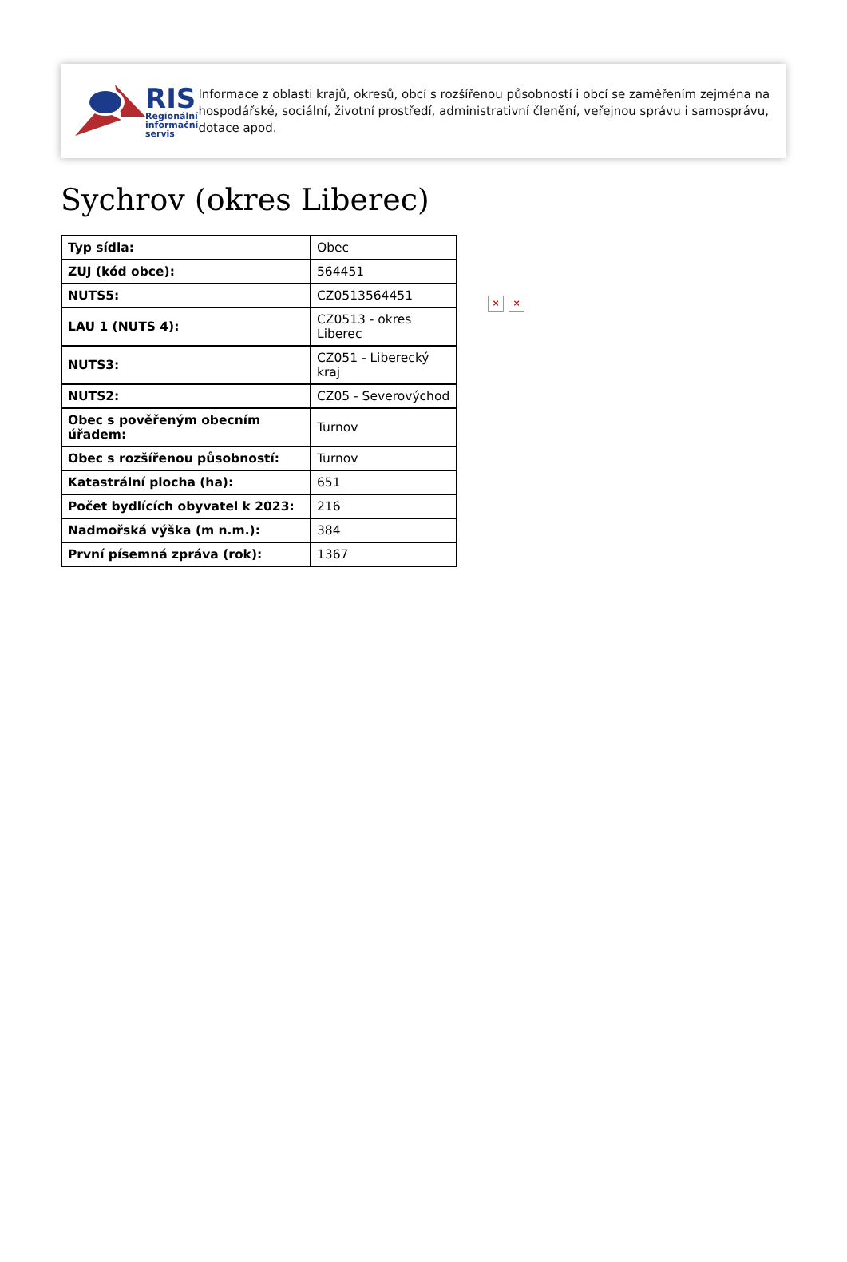RIS
Regionální
informační
servis
Informace z oblasti krajů, okresů, obcí s rozšířenou působností i obcí se zaměřením zejména na hospodářské, sociální, životní prostředí, administrativní členění, veřejnou správu i samosprávu, dotace apod.
Sychrov (okres Liberec)
| Typ sídla: | Obec |
| ZUJ (kód obce): | 564451 |
| NUTS5: | CZ0513564451 |
| LAU 1 (NUTS 4): | CZ0513 - okres Liberec |
| NUTS3: | CZ051 - Liberecký kraj |
| NUTS2: | CZ05 - Severovýchod |
| Obec s pověřeným obecním úřadem: | Turnov |
| Obec s rozšířenou působností: | Turnov |
| Katastrální plocha (ha): | 651 |
| Počet bydlících obyvatel k 2023: | 216 |
| Nadmořská výška (m n.m.): | 384 |
| První písemná zpráva (rok): | 1367 |
× ×